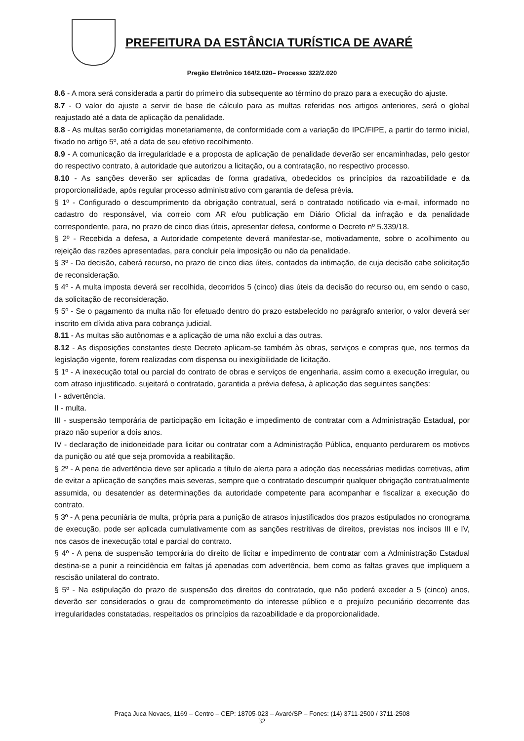PREFEITURA DA ESTÂNCIA TURÍSTICA DE AVARÉ
Pregão Eletrônico 164/2.020– Processo 322/2.020
8.6 - A mora será considerada a partir do primeiro dia subsequente ao término do prazo para a execução do ajuste.
8.7 - O valor do ajuste a servir de base de cálculo para as multas referidas nos artigos anteriores, será o global reajustado até a data de aplicação da penalidade.
8.8 - As multas serão corrigidas monetariamente, de conformidade com a variação do IPC/FIPE, a partir do termo inicial, fixado no artigo 5º, até a data de seu efetivo recolhimento.
8.9 - A comunicação da irregularidade e a proposta de aplicação de penalidade deverão ser encaminhadas, pelo gestor do respectivo contrato, à autoridade que autorizou a licitação, ou a contratação, no respectivo processo.
8.10 - As sanções deverão ser aplicadas de forma gradativa, obedecidos os princípios da razoabilidade e da proporcionalidade, após regular processo administrativo com garantia de defesa prévia.
§ 1º - Configurado o descumprimento da obrigação contratual, será o contratado notificado via e-mail, informado no cadastro do responsável, via correio com AR e/ou publicação em Diário Oficial da infração e da penalidade correspondente, para, no prazo de cinco dias úteis, apresentar defesa, conforme o Decreto nº 5.339/18.
§ 2º - Recebida a defesa, a Autoridade competente deverá manifestar-se, motivadamente, sobre o acolhimento ou rejeição das razões apresentadas, para concluir pela imposição ou não da penalidade.
§ 3º - Da decisão, caberá recurso, no prazo de cinco dias úteis, contados da intimação, de cuja decisão cabe solicitação de reconsideração.
§ 4º - A multa imposta deverá ser recolhida, decorridos 5 (cinco) dias úteis da decisão do recurso ou, em sendo o caso, da solicitação de reconsideração.
§ 5º - Se o pagamento da multa não for efetuado dentro do prazo estabelecido no parágrafo anterior, o valor deverá ser inscrito em dívida ativa para cobrança judicial.
8.11 - As multas são autônomas e a aplicação de uma não exclui a das outras.
8.12 - As disposições constantes deste Decreto aplicam-se também às obras, serviços e compras que, nos termos da legislação vigente, forem realizadas com dispensa ou inexigibilidade de licitação.
§ 1º - A inexecução total ou parcial do contrato de obras e serviços de engenharia, assim como a execução irregular, ou com atraso injustificado, sujeitará o contratado, garantida a prévia defesa, à aplicação das seguintes sanções:
I - advertência.
II - multa.
III - suspensão temporária de participação em licitação e impedimento de contratar com a Administração Estadual, por prazo não superior a dois anos.
IV - declaração de inidoneidade para licitar ou contratar com a Administração Pública, enquanto perdurarem os motivos da punição ou até que seja promovida a reabilitação.
§ 2º - A pena de advertência deve ser aplicada a título de alerta para a adoção das necessárias medidas corretivas, afim de evitar a aplicação de sanções mais severas, sempre que o contratado descumprir qualquer obrigação contratualmente assumida, ou desatender as determinações da autoridade competente para acompanhar e fiscalizar a execução do contrato.
§ 3º - A pena pecuniária de multa, própria para a punição de atrasos injustificados dos prazos estipulados no cronograma de execução, pode ser aplicada cumulativamente com as sanções restritivas de direitos, previstas nos incisos III e IV, nos casos de inexecução total e parcial do contrato.
§ 4º - A pena de suspensão temporária do direito de licitar e impedimento de contratar com a Administração Estadual destina-se a punir a reincidência em faltas já apenadas com advertência, bem como as faltas graves que impliquem a rescisão unilateral do contrato.
§ 5º - Na estipulação do prazo de suspensão dos direitos do contratado, que não poderá exceder a 5 (cinco) anos, deverão ser considerados o grau de comprometimento do interesse público e o prejuízo pecuniário decorrente das irregularidades constatadas, respeitados os princípios da razoabilidade e da proporcionalidade.
Praça Juca Novaes, 1169 – Centro – CEP: 18705-023 – Avaré/SP – Fones: (14) 3711-2500 / 3711-2508
32